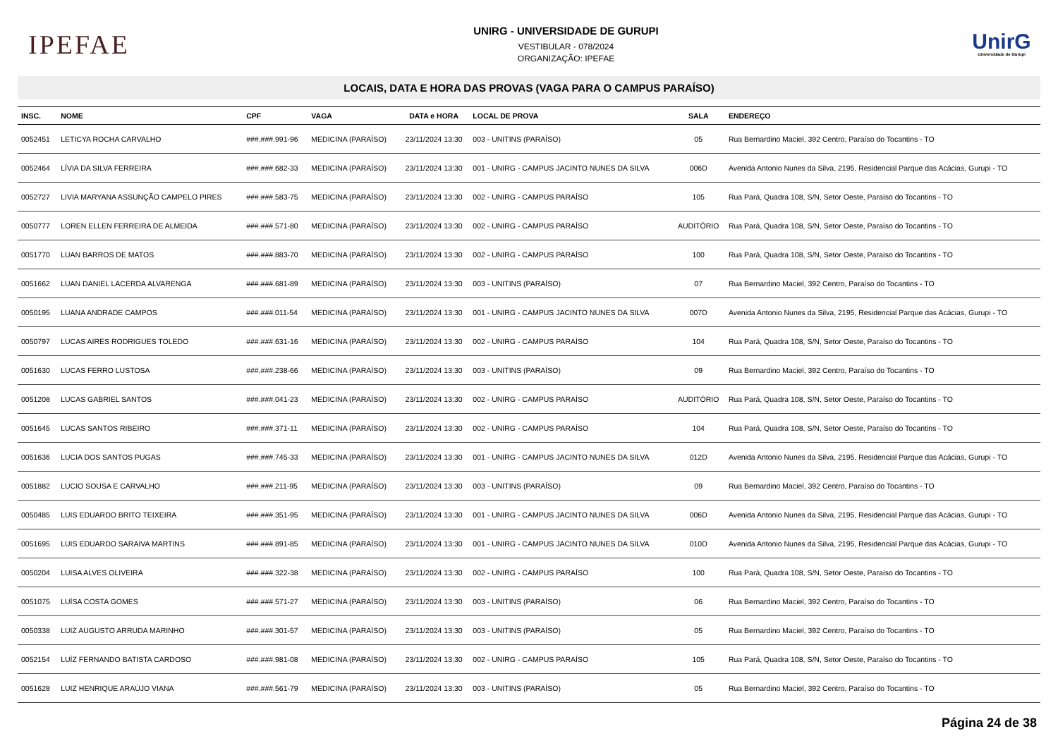IPEFAE
UNIRG - UNIVERSIDADE DE GURUPI
VESTIBULAR - 078/2024
ORGANIZAÇÃO: IPEFAE
UnirG
Universidade de Gurupi
LOCAIS, DATA E HORA DAS PROVAS (VAGA PARA O CAMPUS PARAÍSO)
| INSC. | NOME | CPF | VAGA | DATA e HORA | LOCAL DE PROVA | SALA | ENDEREÇO |
| --- | --- | --- | --- | --- | --- | --- | --- |
| 0052451 | LETICYA ROCHA CARVALHO | ###.###.991-96 | MEDICINA (PARAÍSO) | 23/11/2024 13:30 | 003 - UNITINS (PARAÍSO) | 05 | Rua Bernardino Maciel, 392 Centro, Paraíso do Tocantins - TO |
| 0052464 | LÍVIA DA SILVA FERREIRA | ###.###.682-33 | MEDICINA (PARAÍSO) | 23/11/2024 13:30 | 001 - UNIRG - CAMPUS JACINTO NUNES DA SILVA | 006D | Avenida Antonio Nunes da Silva, 2195, Residencial Parque das Acácias, Gurupi - TO |
| 0052727 | LIVIA MARYANA ASSUNÇÃO CAMPELO PIRES | ###.###.583-75 | MEDICINA (PARAÍSO) | 23/11/2024 13:30 | 002 - UNIRG - CAMPUS PARAÍSO | 105 | Rua Pará, Quadra 108, S/N, Setor Oeste, Paraíso do Tocantins - TO |
| 0050777 | LOREN ELLEN FERREIRA DE ALMEIDA | ###.###.571-80 | MEDICINA (PARAÍSO) | 23/11/2024 13:30 | 002 - UNIRG - CAMPUS PARAÍSO | AUDITÓRIO | Rua Pará, Quadra 108, S/N, Setor Oeste, Paraíso do Tocantins - TO |
| 0051770 | LUAN BARROS DE MATOS | ###.###.883-70 | MEDICINA (PARAÍSO) | 23/11/2024 13:30 | 002 - UNIRG - CAMPUS PARAÍSO | 100 | Rua Pará, Quadra 108, S/N, Setor Oeste, Paraíso do Tocantins - TO |
| 0051662 | LUAN DANIEL LACERDA ALVARENGA | ###.###.681-89 | MEDICINA (PARAÍSO) | 23/11/2024 13:30 | 003 - UNITINS (PARAÍSO) | 07 | Rua Bernardino Maciel, 392 Centro, Paraíso do Tocantins - TO |
| 0050195 | LUANA ANDRADE CAMPOS | ###.###.011-54 | MEDICINA (PARAÍSO) | 23/11/2024 13:30 | 001 - UNIRG - CAMPUS JACINTO NUNES DA SILVA | 007D | Avenida Antonio Nunes da Silva, 2195, Residencial Parque das Acácias, Gurupi - TO |
| 0050797 | LUCAS AIRES RODRIGUES TOLEDO | ###.###.631-16 | MEDICINA (PARAÍSO) | 23/11/2024 13:30 | 002 - UNIRG - CAMPUS PARAÍSO | 104 | Rua Pará, Quadra 108, S/N, Setor Oeste, Paraíso do Tocantins - TO |
| 0051630 | LUCAS FERRO LUSTOSA | ###.###.238-66 | MEDICINA (PARAÍSO) | 23/11/2024 13:30 | 003 - UNITINS (PARAÍSO) | 09 | Rua Bernardino Maciel, 392 Centro, Paraíso do Tocantins - TO |
| 0051208 | LUCAS GABRIEL SANTOS | ###.###.041-23 | MEDICINA (PARAÍSO) | 23/11/2024 13:30 | 002 - UNIRG - CAMPUS PARAÍSO | AUDITÓRIO | Rua Pará, Quadra 108, S/N, Setor Oeste, Paraíso do Tocantins - TO |
| 0051645 | LUCAS SANTOS RIBEIRO | ###.###.371-11 | MEDICINA (PARAÍSO) | 23/11/2024 13:30 | 002 - UNIRG - CAMPUS PARAÍSO | 104 | Rua Pará, Quadra 108, S/N, Setor Oeste, Paraíso do Tocantins - TO |
| 0051636 | LUCIA DOS SANTOS PUGAS | ###.###.745-33 | MEDICINA (PARAÍSO) | 23/11/2024 13:30 | 001 - UNIRG - CAMPUS JACINTO NUNES DA SILVA | 012D | Avenida Antonio Nunes da Silva, 2195, Residencial Parque das Acácias, Gurupi - TO |
| 0051882 | LUCIO SOUSA E CARVALHO | ###.###.211-95 | MEDICINA (PARAÍSO) | 23/11/2024 13:30 | 003 - UNITINS (PARAÍSO) | 09 | Rua Bernardino Maciel, 392 Centro, Paraíso do Tocantins - TO |
| 0050485 | LUIS EDUARDO BRITO TEIXEIRA | ###.###.351-95 | MEDICINA (PARAÍSO) | 23/11/2024 13:30 | 001 - UNIRG - CAMPUS JACINTO NUNES DA SILVA | 006D | Avenida Antonio Nunes da Silva, 2195, Residencial Parque das Acácias, Gurupi - TO |
| 0051695 | LUIS EDUARDO SARAIVA MARTINS | ###.###.891-85 | MEDICINA (PARAÍSO) | 23/11/2024 13:30 | 001 - UNIRG - CAMPUS JACINTO NUNES DA SILVA | 010D | Avenida Antonio Nunes da Silva, 2195, Residencial Parque das Acácias, Gurupi - TO |
| 0050204 | LUISA ALVES OLIVEIRA | ###.###.322-38 | MEDICINA (PARAÍSO) | 23/11/2024 13:30 | 002 - UNIRG - CAMPUS PARAÍSO | 100 | Rua Pará, Quadra 108, S/N, Setor Oeste, Paraíso do Tocantins - TO |
| 0051075 | LUÍSA COSTA GOMES | ###.###.571-27 | MEDICINA (PARAÍSO) | 23/11/2024 13:30 | 003 - UNITINS (PARAÍSO) | 06 | Rua Bernardino Maciel, 392 Centro, Paraíso do Tocantins - TO |
| 0050338 | LUIZ AUGUSTO ARRUDA MARINHO | ###.###.301-57 | MEDICINA (PARAÍSO) | 23/11/2024 13:30 | 003 - UNITINS (PARAÍSO) | 05 | Rua Bernardino Maciel, 392 Centro, Paraíso do Tocantins - TO |
| 0052154 | LUÍZ FERNANDO BATISTA CARDOSO | ###.###.981-08 | MEDICINA (PARAÍSO) | 23/11/2024 13:30 | 002 - UNIRG - CAMPUS PARAÍSO | 105 | Rua Pará, Quadra 108, S/N, Setor Oeste, Paraíso do Tocantins - TO |
| 0051628 | LUIZ HENRIQUE ARAÚJO VIANA | ###.###.561-79 | MEDICINA (PARAÍSO) | 23/11/2024 13:30 | 003 - UNITINS (PARAÍSO) | 05 | Rua Bernardino Maciel, 392 Centro, Paraíso do Tocantins - TO |
Página 24 de 38